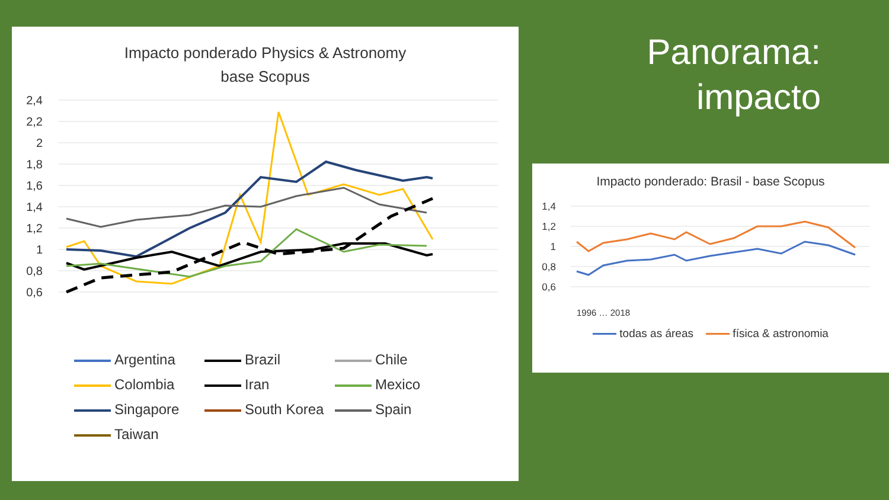Impacto ponderado Physics & Astronomy
base Scopus
2,4
2,2
2
1,8
1,6
1,4
1,2
1
0,8
0,6
Argentina
Brazil
Chile
Colombia
Iran
Mexico
Singapore
South Korea
Spain
Taiwan
Panorama:
impacto
Impacto ponderado: Brasil - base Scopus
1,4
1,2
1
0,8
0,6
1996 … 2018
todas as áreas física & astronomia